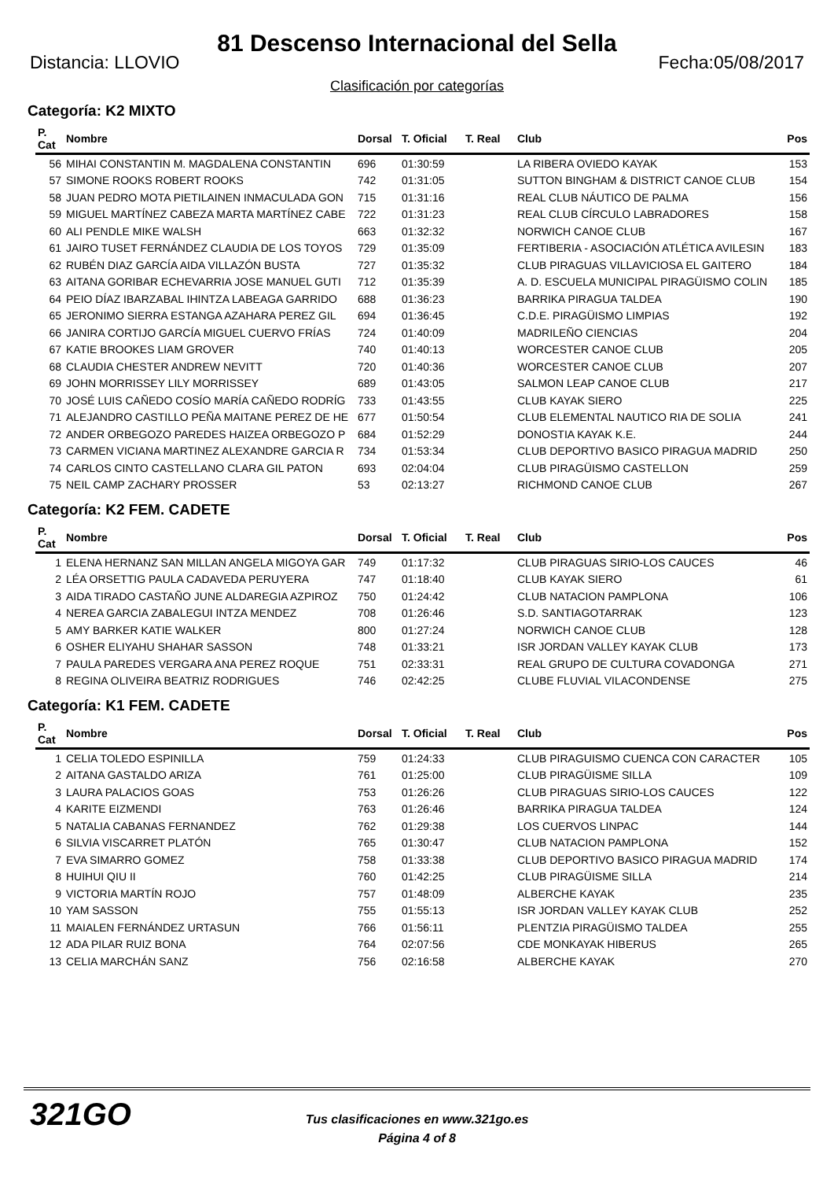81 Descenso Internacional del Sella
Distancia: LLOVIO Fecha:05/08/2017
Clasificación por categorías
Categoría: K2 MIXTO
| P. Cat | Nombre | Dorsal | T. Oficial | T. Real | Club | Pos |
| --- | --- | --- | --- | --- | --- | --- |
| 56 | MIHAI CONSTANTIN M. MAGDALENA CONSTANTIN | 696 | 01:30:59 | | LA RIBERA OVIEDO KAYAK | 153 |
| 57 | SIMONE ROOKS ROBERT ROOKS | 742 | 01:31:05 | | SUTTON BINGHAM & DISTRICT CANOE CLUB | 154 |
| 58 | JUAN PEDRO MOTA PIETILAINEN INMACULADA GON | 715 | 01:31:16 | | REAL CLUB NÁUTICO DE PALMA | 156 |
| 59 | MIGUEL MARTÍNEZ CABEZA MARTA MARTÍNEZ CABE | 722 | 01:31:23 | | REAL CLUB CÍRCULO LABRADORES | 158 |
| 60 | ALI PENDLE MIKE WALSH | 663 | 01:32:32 | | NORWICH CANOE CLUB | 167 |
| 61 | JAIRO TUSET FERNÁNDEZ CLAUDIA DE LOS TOYOS | 729 | 01:35:09 | | FERTIBERIA - ASOCIACIÓN ATLÉTICA AVILESIN | 183 |
| 62 | RUBÉN DIAZ GARCÍA AIDA VILLAZÓN BUSTA | 727 | 01:35:32 | | CLUB PIRAGUAS VILLAVICIOSA EL GAITERO | 184 |
| 63 | AITANA GORIBAR ECHEVARRIA JOSE MANUEL GUTI | 712 | 01:35:39 | | A. D. ESCUELA MUNICIPAL PIRAGÜISMO COLIN | 185 |
| 64 | PEIO DÍAZ IBARZABAL IHINTZA LABEAGA GARRIDO | 688 | 01:36:23 | | BARRIKA PIRAGUA TALDEA | 190 |
| 65 | JERONIMO SIERRA ESTANGA AZAHARA PEREZ GIL | 694 | 01:36:45 | | C.D.E. PIRAGÜISMO LIMPIAS | 192 |
| 66 | JANIRA CORTIJO GARCÍA MIGUEL CUERVO FRÍAS | 724 | 01:40:09 | | MADRILEÑO CIENCIAS | 204 |
| 67 | KATIE BROOKES LIAM GROVER | 740 | 01:40:13 | | WORCESTER CANOE CLUB | 205 |
| 68 | CLAUDIA CHESTER ANDREW NEVITT | 720 | 01:40:36 | | WORCESTER CANOE CLUB | 207 |
| 69 | JOHN MORRISSEY LILY MORRISSEY | 689 | 01:43:05 | | SALMON LEAP CANOE CLUB | 217 |
| 70 | JOSÉ LUIS CAÑEDO COSÍO MARÍA CAÑEDO RODRÍG | 733 | 01:43:55 | | CLUB KAYAK SIERO | 225 |
| 71 | ALEJANDRO CASTILLO PEÑA MAITANE PEREZ DE HE | 677 | 01:50:54 | | CLUB ELEMENTAL NAUTICO RIA DE SOLIA | 241 |
| 72 | ANDER ORBEGOZO PAREDES HAIZEA ORBEGOZO P | 684 | 01:52:29 | | DONOSTIA KAYAK K.E. | 244 |
| 73 | CARMEN VICIANA MARTINEZ ALEXANDRE GARCIA R | 734 | 01:53:34 | | CLUB DEPORTIVO BASICO PIRAGUA MADRID | 250 |
| 74 | CARLOS CINTO CASTELLANO CLARA GIL PATON | 693 | 02:04:04 | | CLUB PIRAGÜISMO CASTELLON | 259 |
| 75 | NEIL CAMP ZACHARY PROSSER | 53 | 02:13:27 | | RICHMOND CANOE CLUB | 267 |
Categoría: K2 FEM. CADETE
| P. Cat | Nombre | Dorsal | T. Oficial | T. Real | Club | Pos |
| --- | --- | --- | --- | --- | --- | --- |
| 1 | ELENA HERNANZ SAN MILLAN ANGELA MIGOYA GAR | 749 | 01:17:32 | | CLUB PIRAGUAS SIRIO-LOS CAUCES | 46 |
| 2 | LÉA ORSETTIG PAULA CADAVEDA PERUYERA | 747 | 01:18:40 | | CLUB KAYAK SIERO | 61 |
| 3 | AIDA TIRADO CASTAÑO JUNE ALDAREGIA AZPIROZ | 750 | 01:24:42 | | CLUB NATACION PAMPLONA | 106 |
| 4 | NEREA GARCIA ZABALEGUI INTZA MENDEZ | 708 | 01:26:46 | | S.D. SANTIAGOTARRAK | 123 |
| 5 | AMY BARKER KATIE WALKER | 800 | 01:27:24 | | NORWICH CANOE CLUB | 128 |
| 6 | OSHER ELIYAHU SHAHAR SASSON | 748 | 01:33:21 | | ISR JORDAN VALLEY KAYAK CLUB | 173 |
| 7 | PAULA PAREDES VERGARA ANA PEREZ ROQUE | 751 | 02:33:31 | | REAL GRUPO DE CULTURA COVADONGA | 271 |
| 8 | REGINA OLIVEIRA BEATRIZ RODRIGUES | 746 | 02:42:25 | | CLUBE FLUVIAL VILACONDENSE | 275 |
Categoría: K1 FEM. CADETE
| P. Cat | Nombre | Dorsal | T. Oficial | T. Real | Club | Pos |
| --- | --- | --- | --- | --- | --- | --- |
| 1 | CELIA TOLEDO ESPINILLA | 759 | 01:24:33 | | CLUB PIRAGUISMO CUENCA CON CARACTER | 105 |
| 2 | AITANA GASTALDO ARIZA | 761 | 01:25:00 | | CLUB PIRAGÜISME SILLA | 109 |
| 3 | LAURA PALACIOS GOAS | 753 | 01:26:26 | | CLUB PIRAGUAS SIRIO-LOS CAUCES | 122 |
| 4 | KARITE EIZMENDI | 763 | 01:26:46 | | BARRIKA PIRAGUA TALDEA | 124 |
| 5 | NATALIA CABANAS FERNANDEZ | 762 | 01:29:38 | | LOS CUERVOS LINPAC | 144 |
| 6 | SILVIA VISCARRET PLATÓN | 765 | 01:30:47 | | CLUB NATACION PAMPLONA | 152 |
| 7 | EVA SIMARRO GOMEZ | 758 | 01:33:38 | | CLUB DEPORTIVO BASICO PIRAGUA MADRID | 174 |
| 8 | HUIHUI QIU II | 760 | 01:42:25 | | CLUB PIRAGÜISME SILLA | 214 |
| 9 | VICTORIA MARTÍN ROJO | 757 | 01:48:09 | | ALBERCHE KAYAK | 235 |
| 10 | YAM SASSON | 755 | 01:55:13 | | ISR JORDAN VALLEY KAYAK CLUB | 252 |
| 11 | MAIALEN FERNÁNDEZ URTASUN | 766 | 01:56:11 | | PLENTZIA PIRAGÜISMO TALDEA | 255 |
| 12 | ADA PILAR RUIZ BONA | 764 | 02:07:56 | | CDE MONKAYAK HIBERUS | 265 |
| 13 | CELIA MARCHÁN SANZ | 756 | 02:16:58 | | ALBERCHE KAYAK | 270 |
321GO
Tus clasificaciones en www.321go.es
Página 4 of 8